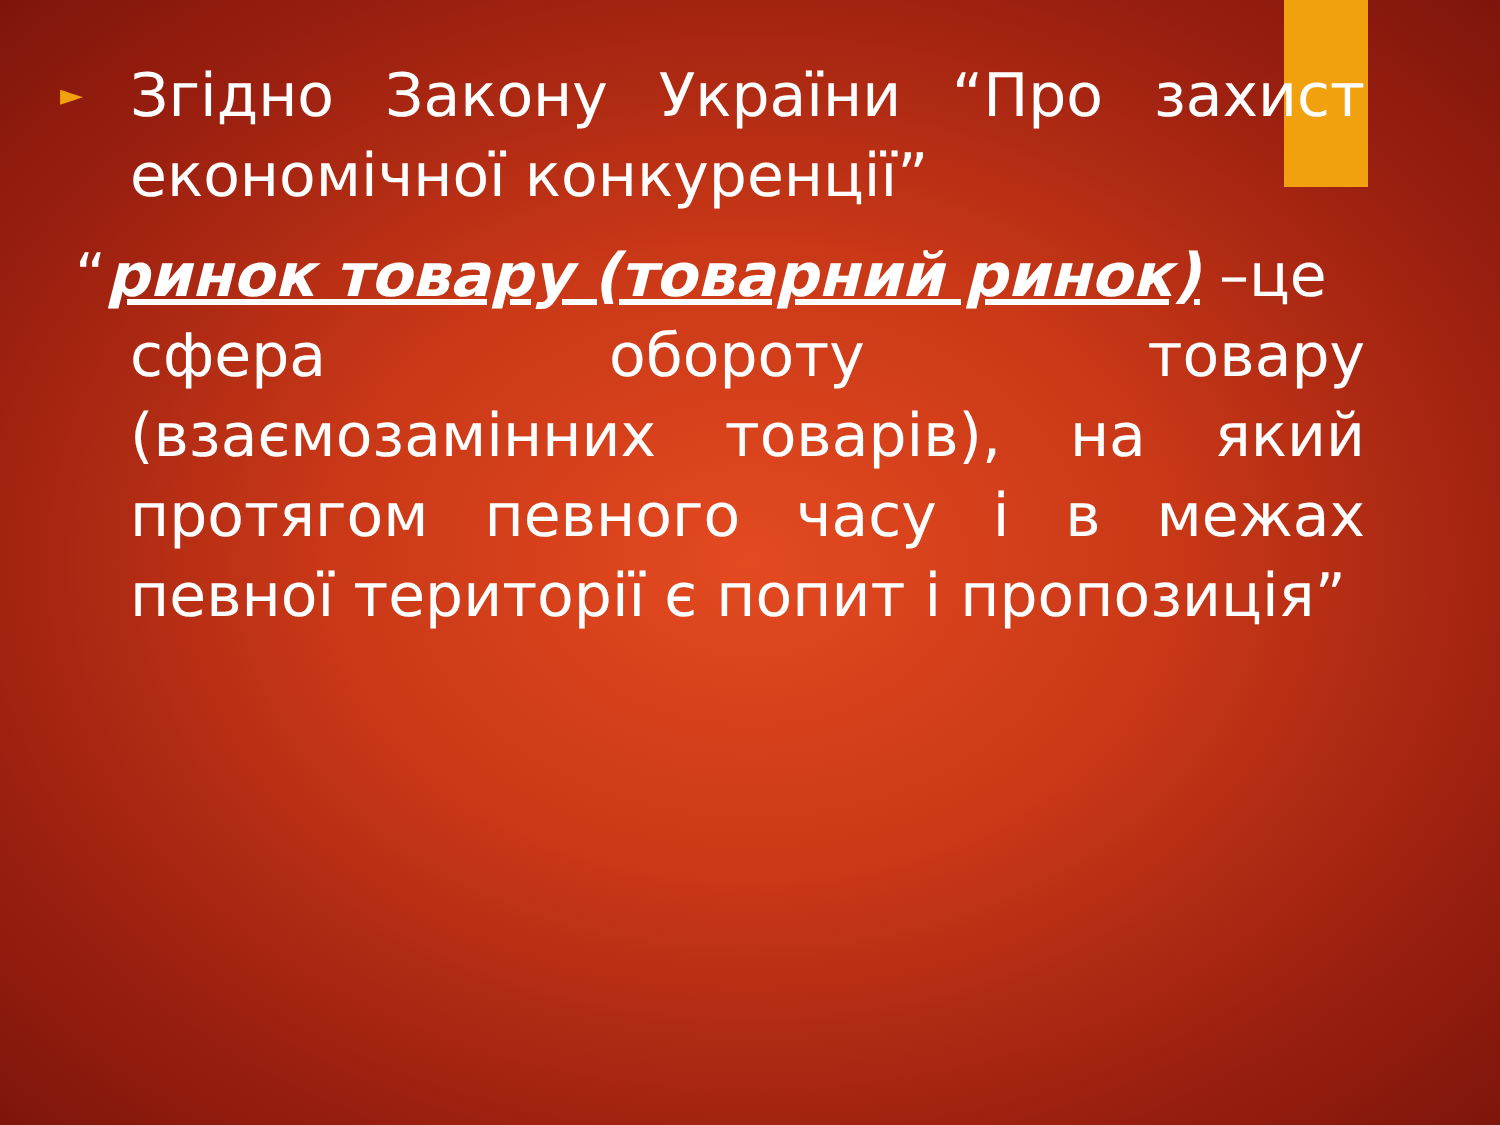►
Згідно Закону України “Про захист економічної конкуренції”
“ринок товару (товарний ринок) –це
сфера обороту товару (взаємозамінних товарів), на який протягом певного часу і в межах певної території є попит і пропозиція”